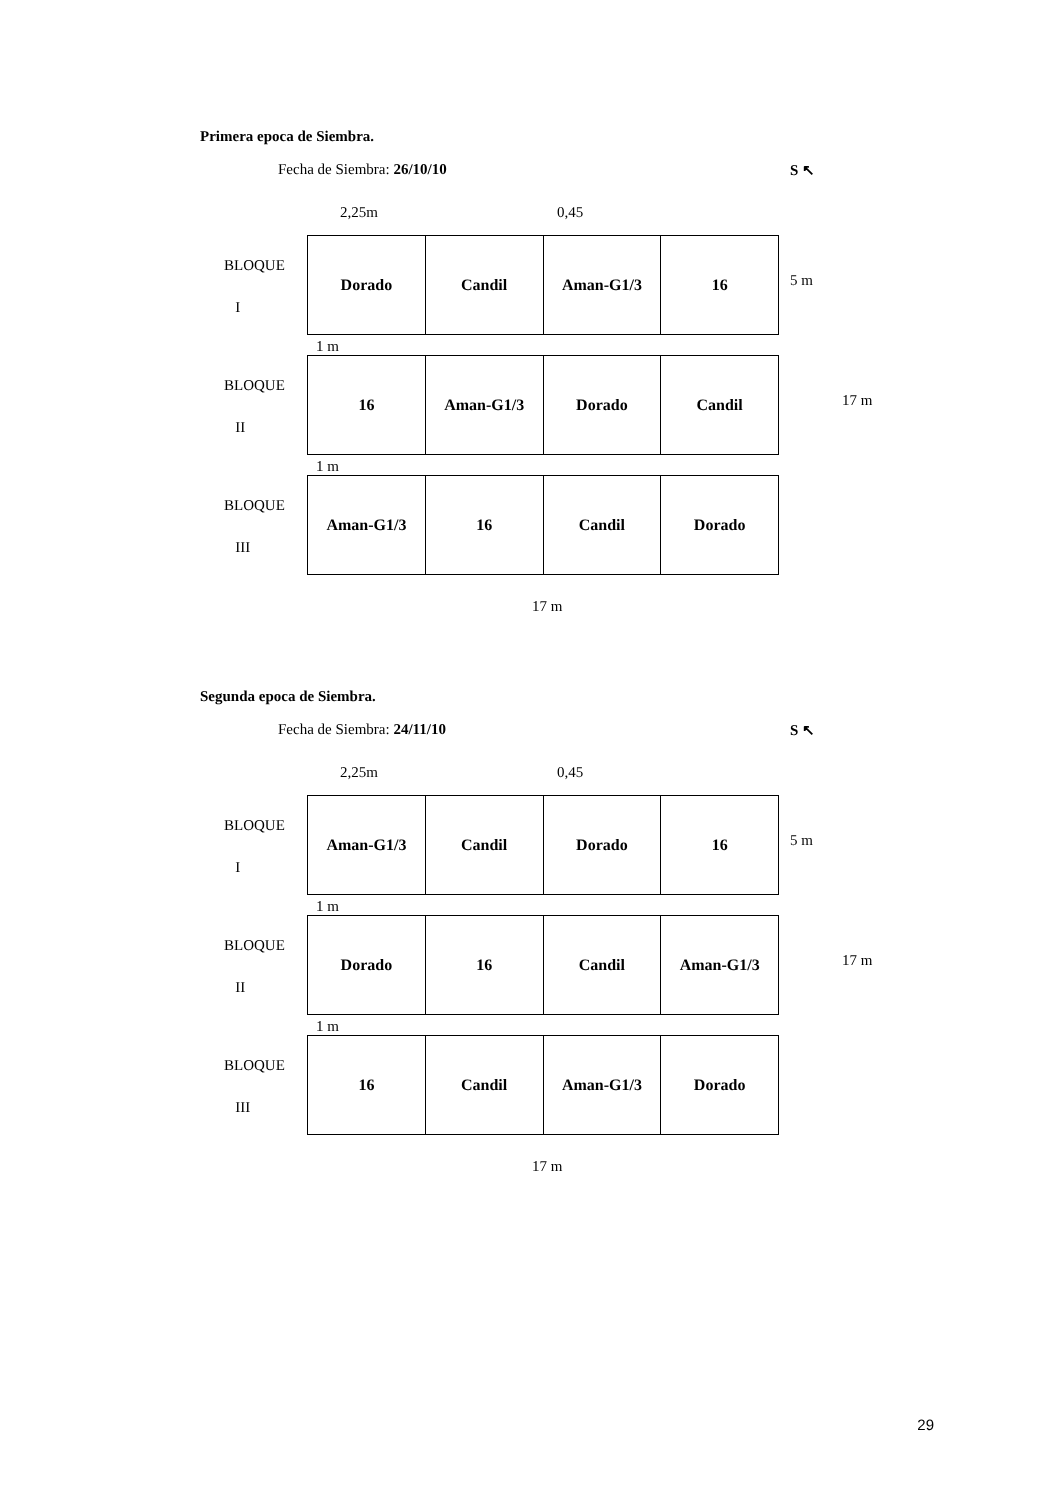Primera epoca de Siembra.
Fecha de Siembra: 26/10/10 S ↖
2,25m 0,45
BLOQUE
I
Dorado Candil Aman-G1/3 16
5 m
1 m
BLOQUE
II
16 Aman-G1/3 Dorado Candil
17 m
1 m
BLOQUE
III
Aman-G1/3 16 Candil Dorado
17 m
Segunda epoca de Siembra.
Fecha de Siembra: 24/11/10 S ↖
2,25m 0,45
BLOQUE
I
Aman-G1/3 Candil Dorado 16
5 m
1 m
BLOQUE
II
Dorado 16 Candil Aman-G1/3
17 m
1 m
BLOQUE
III
16 Candil Aman-G1/3 Dorado
17 m
29